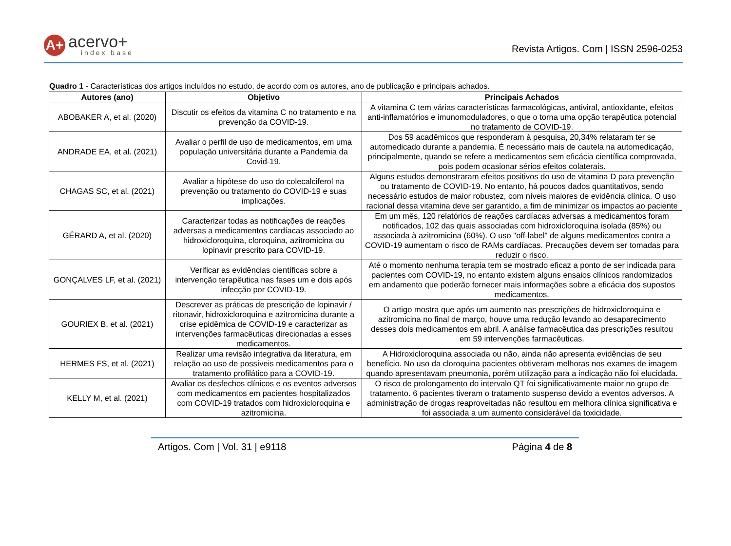A+
acervo+
index base
Revista Artigos. Com | ISSN 2596-0253
Quadro 1 - Características dos artigos incluídos no estudo, de acordo com os autores, ano de publicação e principais achados.
| Autores (ano) | Objetivo | Principais Achados |
| --- | --- | --- |
| ABOBAKER A, et al. (2020) | Discutir os efeitos da vitamina C no tratamento e na prevenção da COVID-19. | A vitamina C tem várias características farmacológicas, antiviral, antioxidante, efeitos anti-inflamatórios e imunomoduladores, o que o torna uma opção terapêutica potencial no tratamento de COVID-19. |
| ANDRADE EA, et al. (2021) | Avaliar o perfil de uso de medicamentos, em uma população universitária durante a Pandemia da Covid-19. | Dos 59 acadêmicos que responderam à pesquisa, 20,34% relataram ter se automedicado durante a pandemia. É necessário mais de cautela na automedicação, principalmente, quando se refere a medicamentos sem eficácia científica comprovada, pois podem ocasionar sérios efeitos colaterais. |
| CHAGAS SC, et al. (2021) | Avaliar a hipótese do uso do colecalciferol na prevenção ou tratamento do COVID-19 e suas implicações. | Alguns estudos demonstraram efeitos positivos do uso de vitamina D para prevenção ou tratamento de COVID-19. No entanto, há poucos dados quantitativos, sendo necessário estudos de maior robustez, com níveis maiores de evidência clínica. O uso racional dessa vitamina deve ser garantido, a fim de minimizar os impactos ao paciente |
| GÉRARD A, et al. (2020) | Caracterizar todas as notificações de reações adversas a medicamentos cardíacas associado ao hidroxicloroquina, cloroquina, azitromicina ou lopinavir prescrito para COVID-19. | Em um mês, 120 relatórios de reações cardíacas adversas a medicamentos foram notificados, 102 das quais associadas com hidroxicloroquina isolada (85%) ou associada à azitromicina (60%). O uso "off-label" de alguns medicamentos contra a COVID-19 aumentam o risco de RAMs cardíacas. Precauções devem ser tomadas para reduzir o risco. |
| GONÇALVES LF, et al. (2021) | Verificar as evidências científicas sobre a intervenção terapêutica nas fases um e dois após infecção por COVID-19. | Até o momento nenhuma terapia tem se mostrado eficaz a ponto de ser indicada para pacientes com COVID-19, no entanto existem alguns ensaios clínicos randomizados em andamento que poderão fornecer mais informações sobre a eficácia dos supostos medicamentos. |
| GOURIEX B, et al. (2021) | Descrever as práticas de prescrição de lopinavir / ritonavir, hidroxicloroquina e azitromicina durante a crise epidêmica de COVID-19 e caracterizar as intervenções farmacêuticas direcionadas a esses medicamentos. | O artigo mostra que após um aumento nas prescrições de hidroxicloroquina e azitromicina no final de março, houve uma redução levando ao desaparecimento desses dois medicamentos em abril. A análise farmacêutica das prescrições resultou em 59 intervenções farmacêuticas. |
| HERMES FS, et al. (2021) | Realizar uma revisão integrativa da literatura, em relação ao uso de possíveis medicamentos para o tratamento profilático para a COVID-19. | A Hidroxicloroquina associada ou não, ainda não apresenta evidências de seu benefício. No uso da cloroquina pacientes obtiveram melhoras nos exames de imagem quando apresentavam pneumonia, porém utilização para a indicação não foi elucidada. |
| KELLY M, et al. (2021) | Avaliar os desfechos clínicos e os eventos adversos com medicamentos em pacientes hospitalizados com COVID-19 tratados com hidroxicloroquina e azitromicina. | O risco de prolongamento do intervalo QT foi significativamente maior no grupo de tratamento. 6 pacientes tiveram o tratamento suspenso devido a eventos adversos. A administração de drogas reaproveitadas não resultou em melhora clínica significativa e foi associada a um aumento considerável da toxicidade. |
Artigos. Com | Vol. 31 | e9118 Página 4 de 8